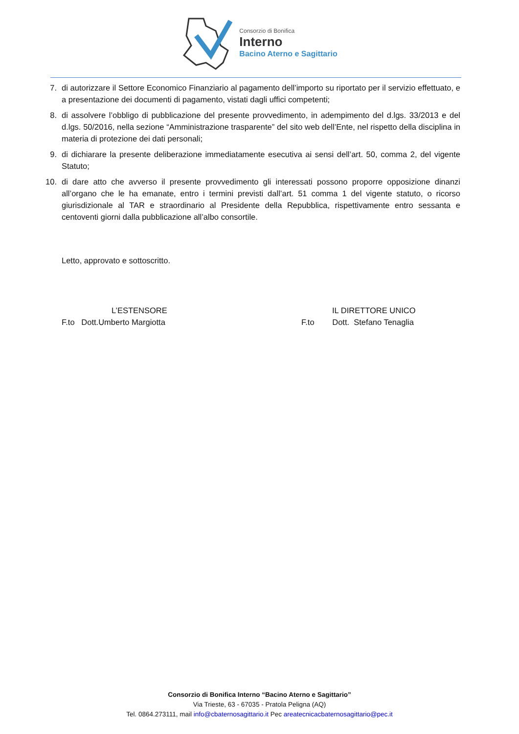Consorzio di Bonifica
Interno
Bacino Aterno e Sagittario
7. di autorizzare il Settore Economico Finanziario al pagamento dell’importo su riportato per il servizio effettuato, e a presentazione dei documenti di pagamento, vistati dagli uffici competenti;
8. di assolvere l’obbligo di pubblicazione del presente provvedimento, in adempimento del d.lgs. 33/2013 e del d.lgs. 50/2016, nella sezione “Amministrazione trasparente” del sito web dell’Ente, nel rispetto della disciplina in materia di protezione dei dati personali;
9. di dichiarare la presente deliberazione immediatamente esecutiva ai sensi dell’art. 50, comma 2, del vigente Statuto;
10. di dare atto che avverso il presente provvedimento gli interessati possono proporre opposizione dinanzi all’organo che le ha emanate, entro i termini previsti dall’art. 51 comma 1 del vigente statuto, o ricorso giurisdizionale al TAR e straordinario al Presidente della Repubblica, rispettivamente entro sessanta e centoventi giorni dalla pubblicazione all’albo consortile.
Letto, approvato e sottoscritto.
L’ESTENSORE
F.to Dott.Umberto Margiotta
IL DIRETTORE UNICO
F.to Dott. Stefano Tenaglia
Consorzio di Bonifica Interno “Bacino Aterno e Sagittario”
Via Trieste, 63 - 67035 - Pratola Peligna (AQ)
Tel. 0864.273111, mail info@cbaternosagittario.it Pec areatecnicacbaternosagittario@pec.it